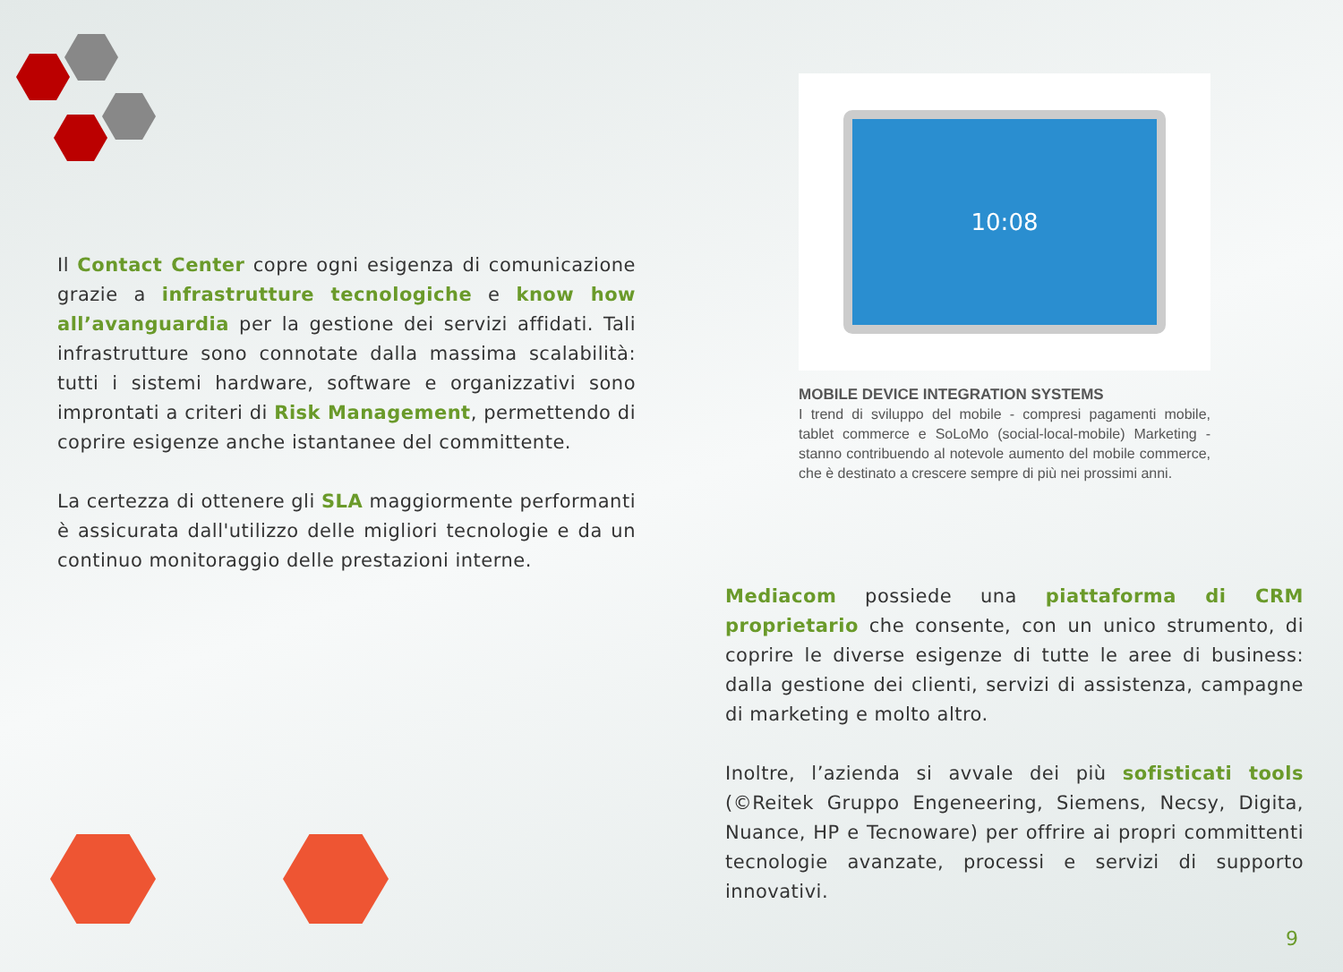Il Contact Center copre ogni esigenza di comunicazione grazie a infrastrutture tecnologiche e know how all’avanguardia per la gestione dei servizi affidati. Tali infrastrutture sono connotate dalla massima scalabilità: tutti i sistemi hardware, software e organizzativi sono improntati a criteri di Risk Management, permettendo di coprire esigenze anche istantanee del committente.
La certezza di ottenere gli SLA maggiormente performanti è assicurata dall'utilizzo delle migliori tecnologie e da un continuo monitoraggio delle prestazioni interne.
10:08
MOBILE DEVICE INTEGRATION SYSTEMS
I trend di sviluppo del mobile - compresi pagamenti mobile, tablet commerce e SoLoMo (social-local-mobile) Marketing - stanno contribuendo al notevole aumento del mobile commerce, che è destinato a crescere sempre di più nei prossimi anni.
Mediacom possiede una piattaforma di CRM proprietario che consente, con un unico strumento, di coprire le diverse esigenze di tutte le aree di business: dalla gestione dei clienti, servizi di assistenza, campagne di marketing e molto altro.
Inoltre, l’azienda si avvale dei più sofisticati tools (©Reitek Gruppo Engeneering, Siemens, Necsy, Digita, Nuance, HP e Tecnoware) per offrire ai propri committenti tecnologie avanzate, processi e servizi di supporto innovativi.
9